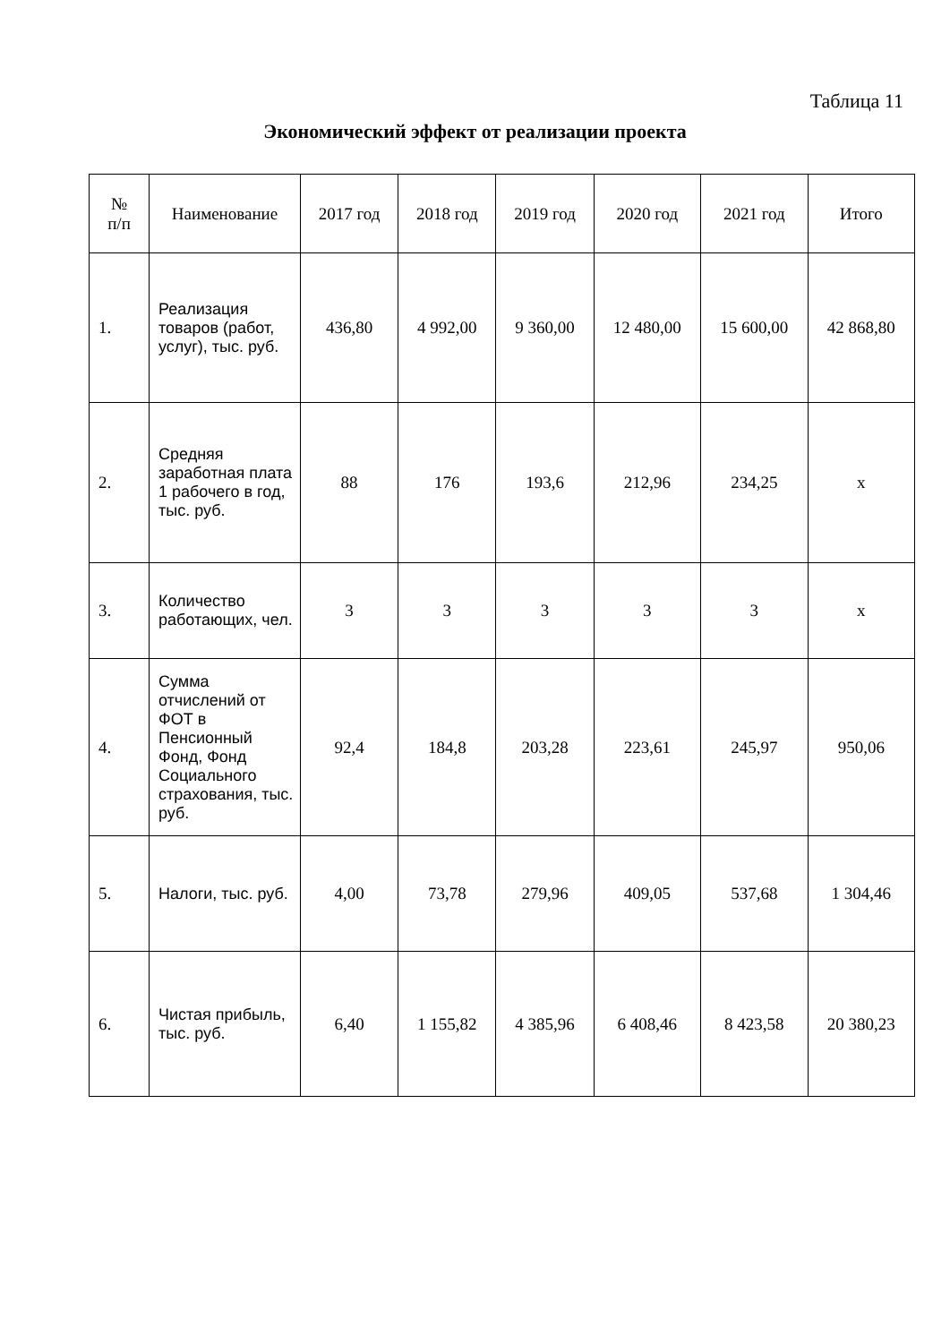Таблица 11
Экономический эффект от реализации проекта
| № п/п | Наименование | 2017 год | 2018 год | 2019 год | 2020 год | 2021 год | Итого |
| --- | --- | --- | --- | --- | --- | --- | --- |
| 1. | Реализация товаров (работ, услуг), тыс. руб. | 436,80 | 4 992,00 | 9 360,00 | 12 480,00 | 15 600,00 | 42 868,80 |
| 2. | Средняя заработная плата 1 рабочего в год, тыс. руб. | 88 | 176 | 193,6 | 212,96 | 234,25 | х |
| 3. | Количество работающих, чел. | 3 | 3 | 3 | 3 | 3 | х |
| 4. | Сумма отчислений от ФОТ в Пенсионный Фонд, Фонд Социального страхования, тыс. руб. | 92,4 | 184,8 | 203,28 | 223,61 | 245,97 | 950,06 |
| 5. | Налоги, тыс. руб. | 4,00 | 73,78 | 279,96 | 409,05 | 537,68 | 1 304,46 |
| 6. | Чистая прибыль, тыс. руб. | 6,40 | 1 155,82 | 4 385,96 | 6 408,46 | 8 423,58 | 20 380,23 |